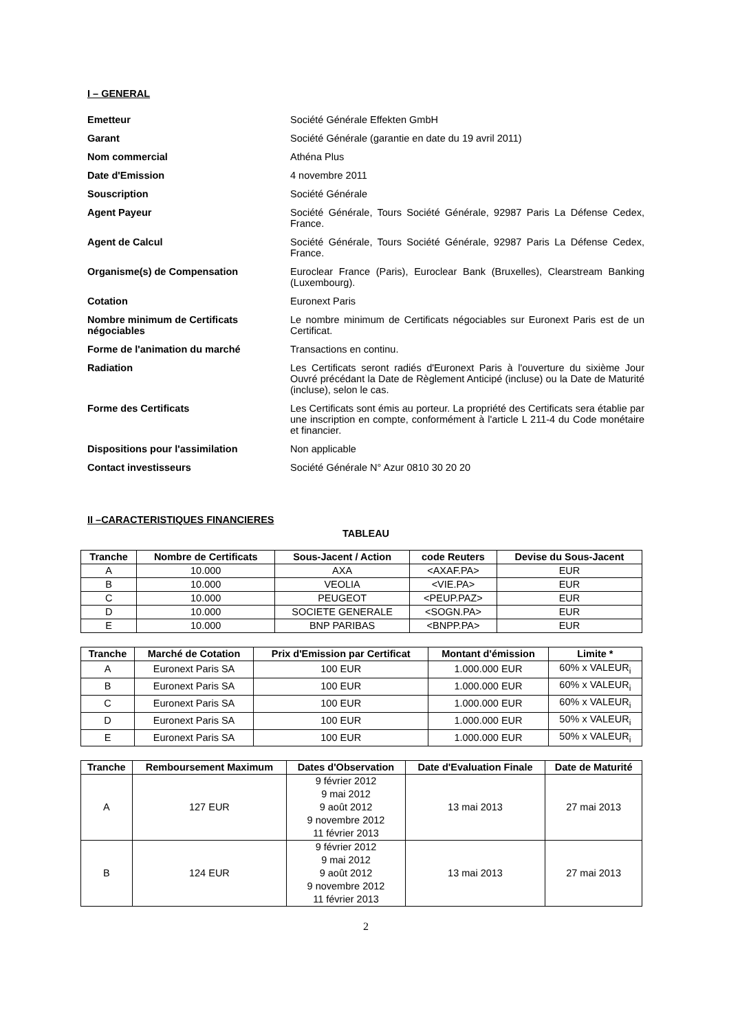I – GENERAL
Emetteur Société Générale Effekten GmbH
Garant Société Générale (garantie en date du 19 avril 2011)
Nom commercial Athéna Plus
Date d'Emission 4 novembre 2011
Souscription Société Générale
Agent Payeur Société Générale, Tours Société Générale, 92987 Paris La Défense Cedex, France.
Agent de Calcul Société Générale, Tours Société Générale, 92987 Paris La Défense Cedex, France.
Organisme(s) de Compensation Euroclear France (Paris), Euroclear Bank (Bruxelles), Clearstream Banking (Luxembourg).
Cotation Euronext Paris
Nombre minimum de Certificats négociables
Le nombre minimum de Certificats négociables sur Euronext Paris est de un Certificat.
Forme de l'animation du marché Transactions en continu.
Radiation Les Certificats seront radiés d'Euronext Paris à l'ouverture du sixième Jour Ouvré précédant la Date de Règlement Anticipé (incluse) ou la Date de Maturité (incluse), selon le cas.
Forme des Certificats Les Certificats sont émis au porteur. La propriété des Certificats sera établie par une inscription en compte, conformément à l'article L 211-4 du Code monétaire et financier.
Dispositions pour l'assimilation Non applicable
Contact investisseurs Société Générale N° Azur 0810 30 20 20
II –CARACTERISTIQUES FINANCIERES
TABLEAU
| Tranche | Nombre de Certificats | Sous-Jacent / Action | code Reuters | Devise du Sous-Jacent |
| --- | --- | --- | --- | --- |
| A | 10.000 | AXA | <AXAF.PA> | EUR |
| B | 10.000 | VEOLIA | <VIE.PA> | EUR |
| C | 10.000 | PEUGEOT | <PEUP.PAZ> | EUR |
| D | 10.000 | SOCIETE GENERALE | <SOGN.PA> | EUR |
| E | 10.000 | BNP PARIBAS | <BNPP.PA> | EUR |
| Tranche | Marché de Cotation | Prix d'Emission par Certificat | Montant d'émission | Limite * |
| --- | --- | --- | --- | --- |
| A | Euronext Paris SA | 100 EUR | 1.000.000 EUR | 60% x VALEUR<sub>i</sub> |
| B | Euronext Paris SA | 100 EUR | 1.000.000 EUR | 60% x VALEUR<sub>i</sub> |
| C | Euronext Paris SA | 100 EUR | 1.000.000 EUR | 60% x VALEUR<sub>i</sub> |
| D | Euronext Paris SA | 100 EUR | 1.000.000 EUR | 50% x VALEUR<sub>i</sub> |
| E | Euronext Paris SA | 100 EUR | 1.000.000 EUR | 50% x VALEUR<sub>i</sub> |
| Tranche | Remboursement Maximum | Dates d'Observation | Date d'Evaluation Finale | Date de Maturité |
| --- | --- | --- | --- | --- |
| A | 127 EUR | 9 février 2012 9 mai 2012 9 août 2012 9 novembre 2012 11 février 2013 | 13 mai 2013 | 27 mai 2013 |
| B | 124 EUR | 9 février 2012 9 mai 2012 9 août 2012 9 novembre 2012 11 février 2013 | 13 mai 2013 | 27 mai 2013 |
2